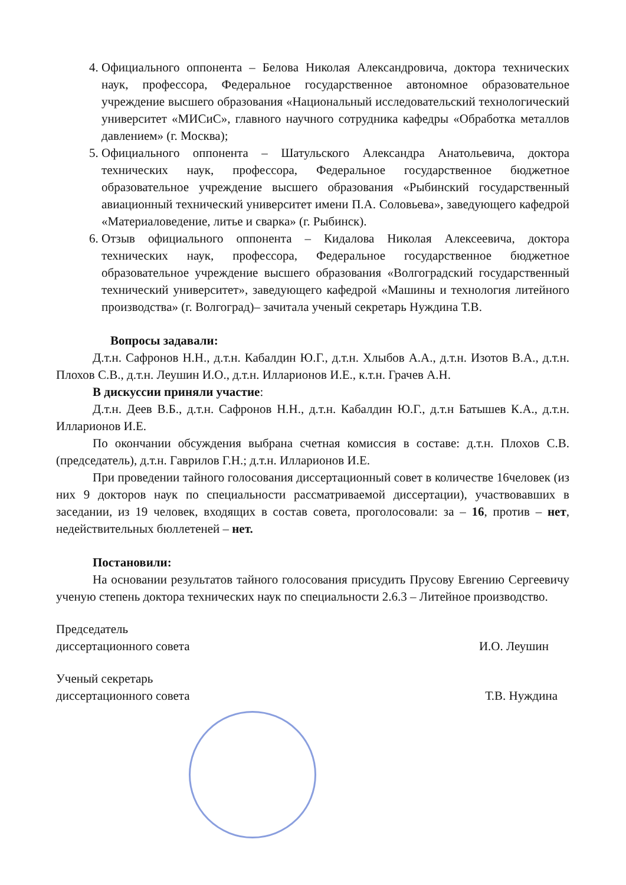4. Официального оппонента – Белова Николая Александровича, доктора технических наук, профессора, Федеральное государственное автономное образовательное учреждение высшего образования «Национальный исследовательский технологический университет «МИСиС», главного научного сотрудника кафедры «Обработка металлов давлением» (г. Москва);
5. Официального оппонента – Шатульского Александра Анатольевича, доктора технических наук, профессора, Федеральное государственное бюджетное образовательное учреждение высшего образования «Рыбинский государственный авиационный технический университет имени П.А. Соловьева», заведующего кафедрой «Материаловедение, литье и сварка» (г. Рыбинск).
6. Отзыв официального оппонента – Кидалова Николая Алексеевича, доктора технических наук, профессора, Федеральное государственное бюджетное образовательное учреждение высшего образования «Волгоградский государственный технический университет», заведующего кафедрой «Машины и технология литейного производства» (г. Волгоград)– зачитала ученый секретарь Нуждина Т.В.
Вопросы задавали:
Д.т.н. Сафронов Н.Н., д.т.н. Кабалдин Ю.Г., д.т.н. Хлыбов А.А., д.т.н. Изотов В.А., д.т.н. Плохов С.В., д.т.н. Леушин И.О., д.т.н. Илларионов И.Е., к.т.н. Грачев А.Н.
В дискуссии приняли участие:
Д.т.н. Деев В.Б., д.т.н. Сафронов Н.Н., д.т.н. Кабалдин Ю.Г., д.т.н Батышев К.А., д.т.н. Илларионов И.Е.
По окончании обсуждения выбрана счетная комиссия в составе: д.т.н. Плохов С.В. (председатель), д.т.н. Гаврилов Г.Н.; д.т.н. Илларионов И.Е.
При проведении тайного голосования диссертационный совет в количестве 16человек (из них 9 докторов наук по специальности рассматриваемой диссертации), участвовавших в заседании, из 19 человек, входящих в состав совета, проголосовали: за – 16, против – нет, недействительных бюллетеней – нет.
Постановили:
На основании результатов тайного голосования присудить Прусову Евгению Сергеевичу ученую степень доктора технических наук по специальности 2.6.3 – Литейное производство.
Председатель
диссертационного совета
И.О. Леушин
Ученый секретарь
диссертационного совета
Т.В. Нуждина